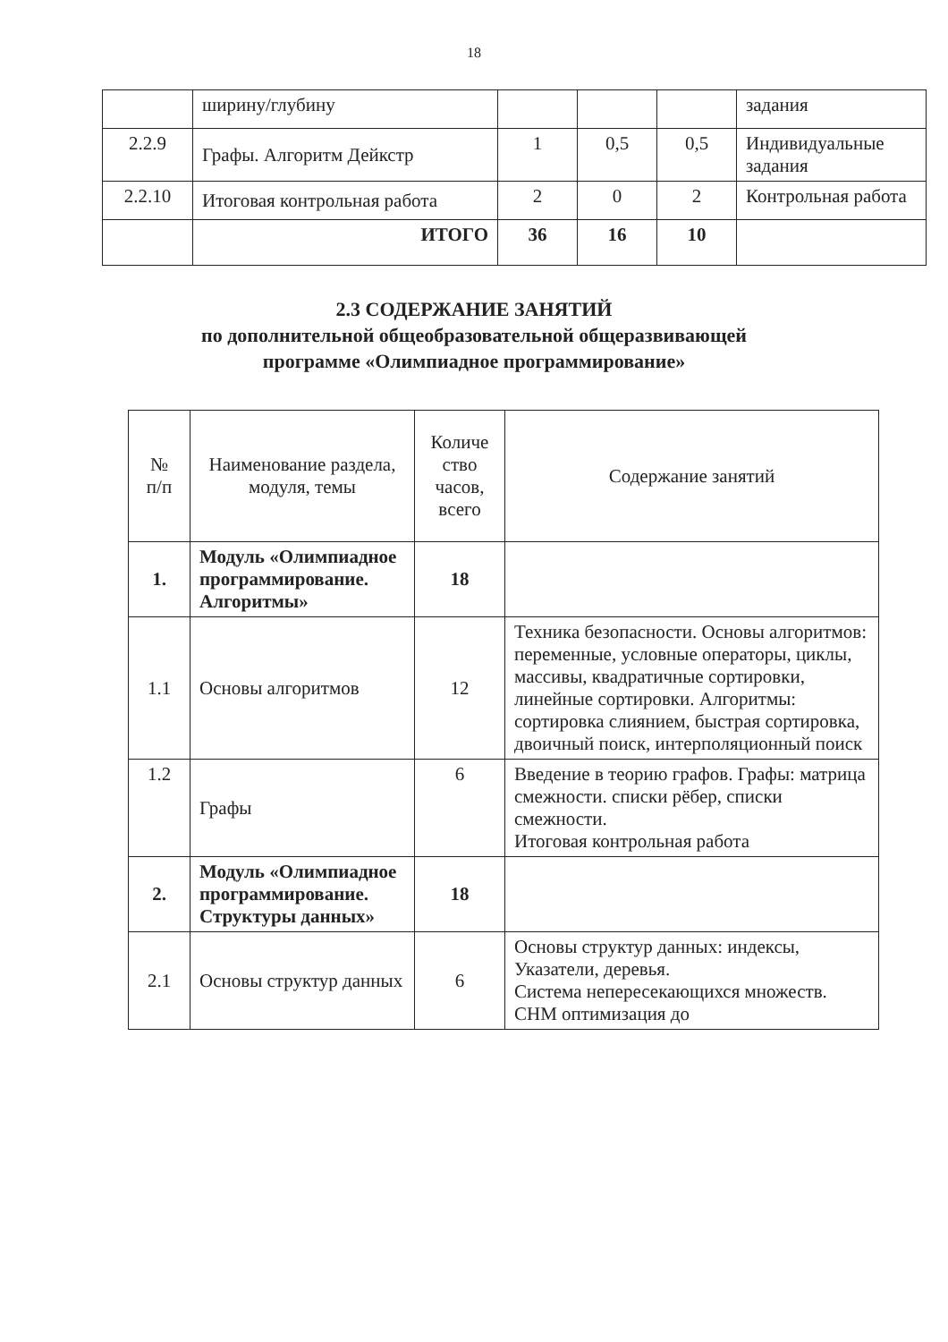18
| | ширину/глубину | | | | задания |
| 2.2.9 | Графы. Алгоритм Дейкстр | 1 | 0,5 | 0,5 | Индивидуальные задания |
| 2.2.10 | Итоговая контрольная работа | 2 | 0 | 2 | Контрольная работа |
| | ИТОГО | 36 | 16 | 10 | |
2.3 СОДЕРЖАНИЕ ЗАНЯТИЙ
по дополнительной общеобразовательной общеразвивающей
программе «Олимпиадное программирование»
| № п/п | Наименование раздела, модуля, темы | Количе ство часов, всего | Содержание занятий |
| --- | --- | --- | --- |
| 1. | Модуль «Олимпиадное программирование. Алгоритмы» | 18 | |
| 1.1 | Основы алгоритмов | 12 | Техника безопасности. Основы алгоритмов: переменные, условные операторы, циклы, массивы, квадратичные сортировки, линейные сортировки. Алгоритмы: сортировка слиянием, быстрая сортировка, двоичный поиск, интерполяционный поиск |
| 1.2 | Графы | 6 | Введение в теорию графов. Графы: матрица смежности. списки рёбер, списки смежности. Итоговая контрольная работа |
| 2. | Модуль «Олимпиадное программирование. Структуры данных» | 18 | |
| 2.1 | Основы структур данных | 6 | Основы структур данных: индексы, Указатели, деревья. Система непересекающихся множеств. СНМ оптимизация до |